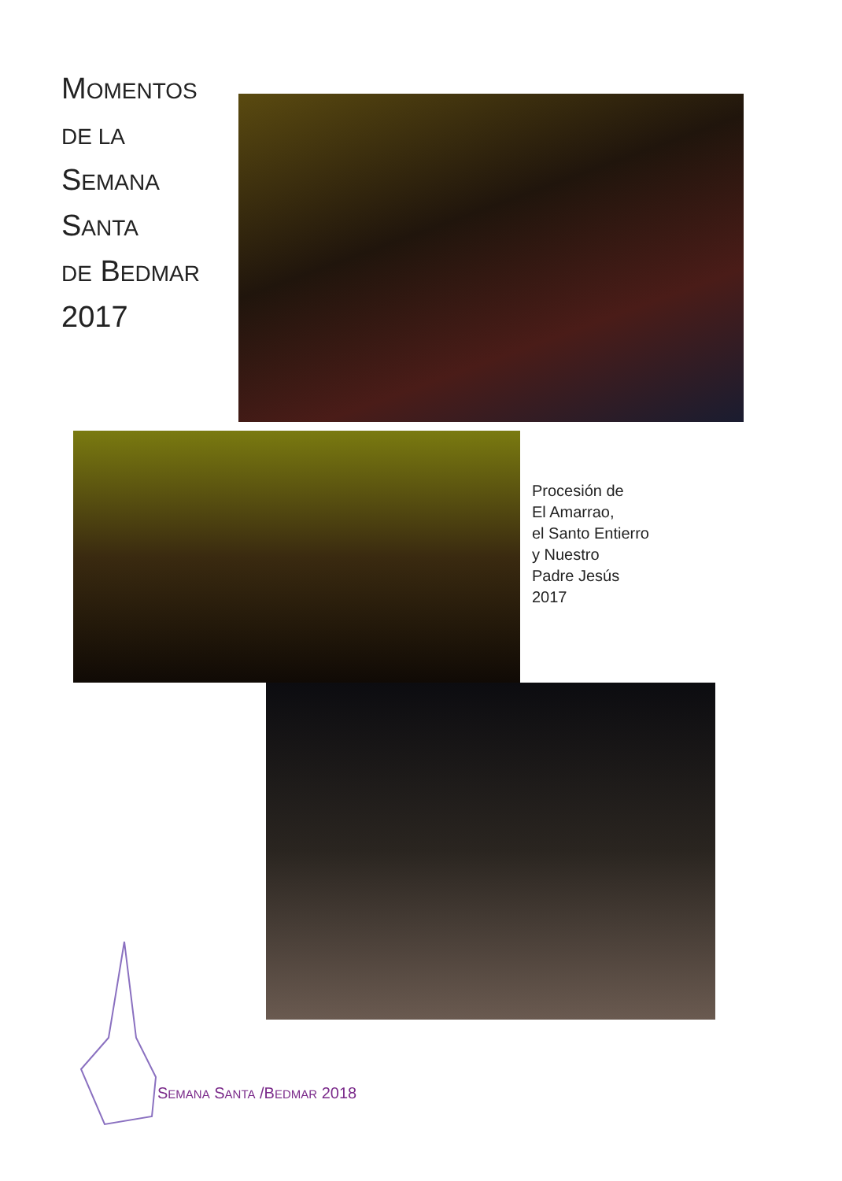MOMENTOS
DE LA
SEMANA
SANTA
DE BEDMAR
2017
Procesión de
El Amarrao,
el Santo Entierro
y Nuestro
Padre Jesús
2017
SEMANA SANTA /BEDMAR 2018